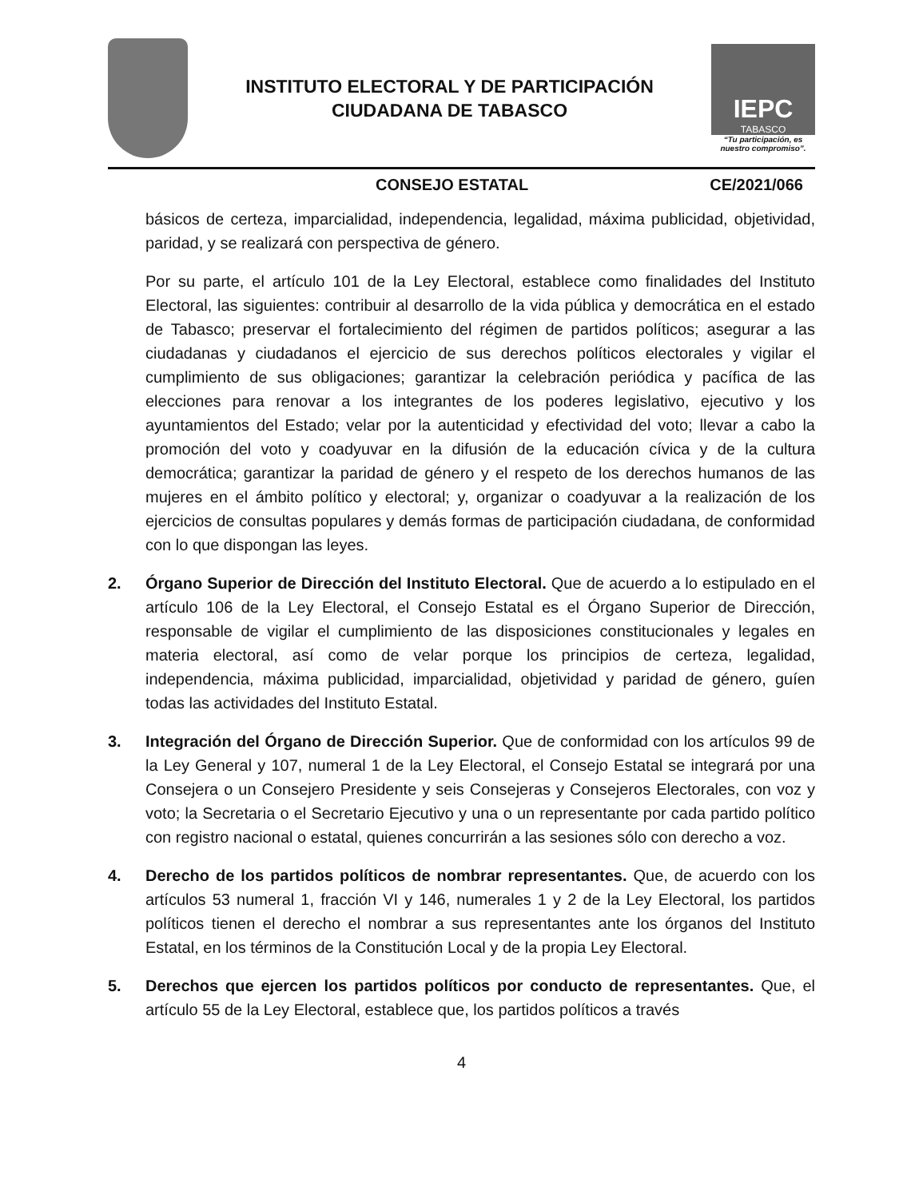INSTITUTO ELECTORAL Y DE PARTICIPACIÓN
CIUDADANA DE TABASCO
IEPC
TABASCO
“Tu participación, es nuestro compromiso”.
CONSEJO ESTATAL CE/2021/066
básicos de certeza, imparcialidad, independencia, legalidad, máxima publicidad, objetividad, paridad, y se realizará con perspectiva de género.
Por su parte, el artículo 101 de la Ley Electoral, establece como finalidades del Instituto Electoral, las siguientes: contribuir al desarrollo de la vida pública y democrática en el estado de Tabasco; preservar el fortalecimiento del régimen de partidos políticos; asegurar a las ciudadanas y ciudadanos el ejercicio de sus derechos políticos electorales y vigilar el cumplimiento de sus obligaciones; garantizar la celebración periódica y pacífica de las elecciones para renovar a los integrantes de los poderes legislativo, ejecutivo y los ayuntamientos del Estado; velar por la autenticidad y efectividad del voto; llevar a cabo la promoción del voto y coadyuvar en la difusión de la educación cívica y de la cultura democrática; garantizar la paridad de género y el respeto de los derechos humanos de las mujeres en el ámbito político y electoral; y, organizar o coadyuvar a la realización de los ejercicios de consultas populares y demás formas de participación ciudadana, de conformidad con lo que dispongan las leyes.
2. Órgano Superior de Dirección del Instituto Electoral. Que de acuerdo a lo estipulado en el artículo 106 de la Ley Electoral, el Consejo Estatal es el Órgano Superior de Dirección, responsable de vigilar el cumplimiento de las disposiciones constitucionales y legales en materia electoral, así como de velar porque los principios de certeza, legalidad, independencia, máxima publicidad, imparcialidad, objetividad y paridad de género, guíen todas las actividades del Instituto Estatal.
3. Integración del Órgano de Dirección Superior. Que de conformidad con los artículos 99 de la Ley General y 107, numeral 1 de la Ley Electoral, el Consejo Estatal se integrará por una Consejera o un Consejero Presidente y seis Consejeras y Consejeros Electorales, con voz y voto; la Secretaria o el Secretario Ejecutivo y una o un representante por cada partido político con registro nacional o estatal, quienes concurrirán a las sesiones sólo con derecho a voz.
4. Derecho de los partidos políticos de nombrar representantes. Que, de acuerdo con los artículos 53 numeral 1, fracción VI y 146, numerales 1 y 2 de la Ley Electoral, los partidos políticos tienen el derecho el nombrar a sus representantes ante los órganos del Instituto Estatal, en los términos de la Constitución Local y de la propia Ley Electoral.
5. Derechos que ejercen los partidos políticos por conducto de representantes. Que, el artículo 55 de la Ley Electoral, establece que, los partidos políticos a través
4